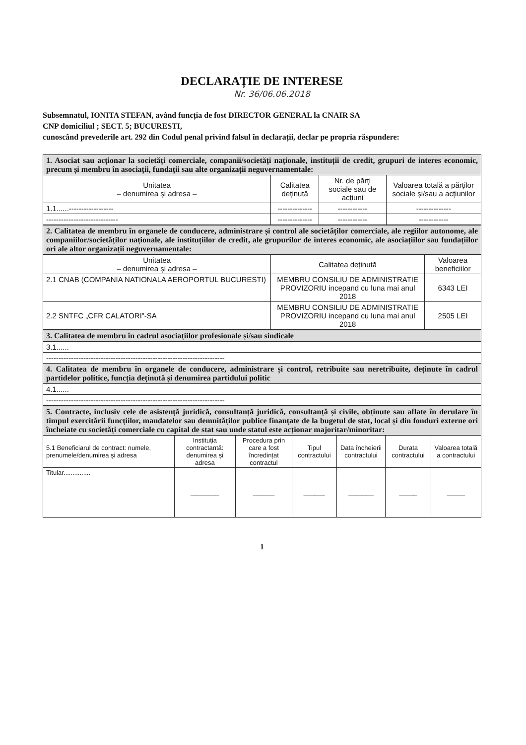DECLARAȚIE DE INTERESE
Nr. 36/06.06.2018
Subsemnatul, IONITA STEFAN, având funcția de fost DIRECTOR GENERAL la CNAIR SA
CNP domiciliul ; SECT. 5; BUCURESTI,
cunoscând prevederile art. 292 din Codul penal privind falsul în declarații, declar pe propria răspundere:
| 1. Asociat sau acționar la societăți comerciale, companii/societăți naționale, instituții de credit, grupuri de interes economic, precum și membru în asociații, fundații sau alte organizații neguvernamentale: | | | |
| Unitatea – denumirea și adresa – | Calitatea deținută | Nr. de părți sociale sau de acțiuni | Valoarea totală a părților sociale și/sau a acțiunilor |
| 1.1......------------------ | -------------- | ------------ | -------------- |
| ----------------------------- | -------------- | ------------ | ------------ |
| 2. Calitatea de membru în organele de conducere, administrare și control ale societăților comerciale, ale regiilor autonome, ale companiilor/societăților naționale, ale instituțiilor de credit, ale grupurilor de interes economic, ale asociațiilor sau fundațiilor ori ale altor organizații neguvernamentale: | | |
| Unitatea – denumirea și adresa – | Calitatea deținută | Valoarea beneficiilor |
| 2.1 CNAB (COMPANIA NATIONALA AEROPORTUL BUCURESTI) | MEMBRU CONSILIU DE ADMINISTRATIE PROVIZORIU incepand cu luna mai anul 2018 | 6343 LEI |
| 2.2 SNTFC „CFR CALATORI”-SA | MEMBRU CONSILIU DE ADMINISTRATIE PROVIZORIU incepand cu luna mai anul 2018 | 2505 LEI |
| 3. Calitatea de membru în cadrul asociațiilor profesionale și/sau sindicale |
| 3.1...... |
| ------------------------------------------------------------------------ |
| 4. Calitatea de membru în organele de conducere, administrare și control, retribuite sau neretribuite, deținute în cadrul partidelor politice, funcția deținută și denumirea partidului politic |
| 4.1...... |
| ------------------------------------------------------------------------ |
| 5. Contracte, inclusiv cele de asistență juridică, consultanță juridică, consultanță și civile, obținute sau aflate în derulare în timpul exercitării funcțiilor, mandatelor sau demnităților publice finanțate de la bugetul de stat, local și din fonduri externe ori încheiate cu societăți comerciale cu capital de stat sau unde statul este acționar majoritar/minoritar: | | | | | | |
| 5.1 Beneficiarul de contract: numele, prenumele/denumirea și adresa | Instituția contractantă: denumirea și adresa | Procedura prin care a fost încredințat contractul | Tipul contractului | Data încheierii contractului | Durata contractului | Valoarea totală a contractului |
| Titular............... | ________ | ______ | ______ | _______ | _____ | _____ |
1